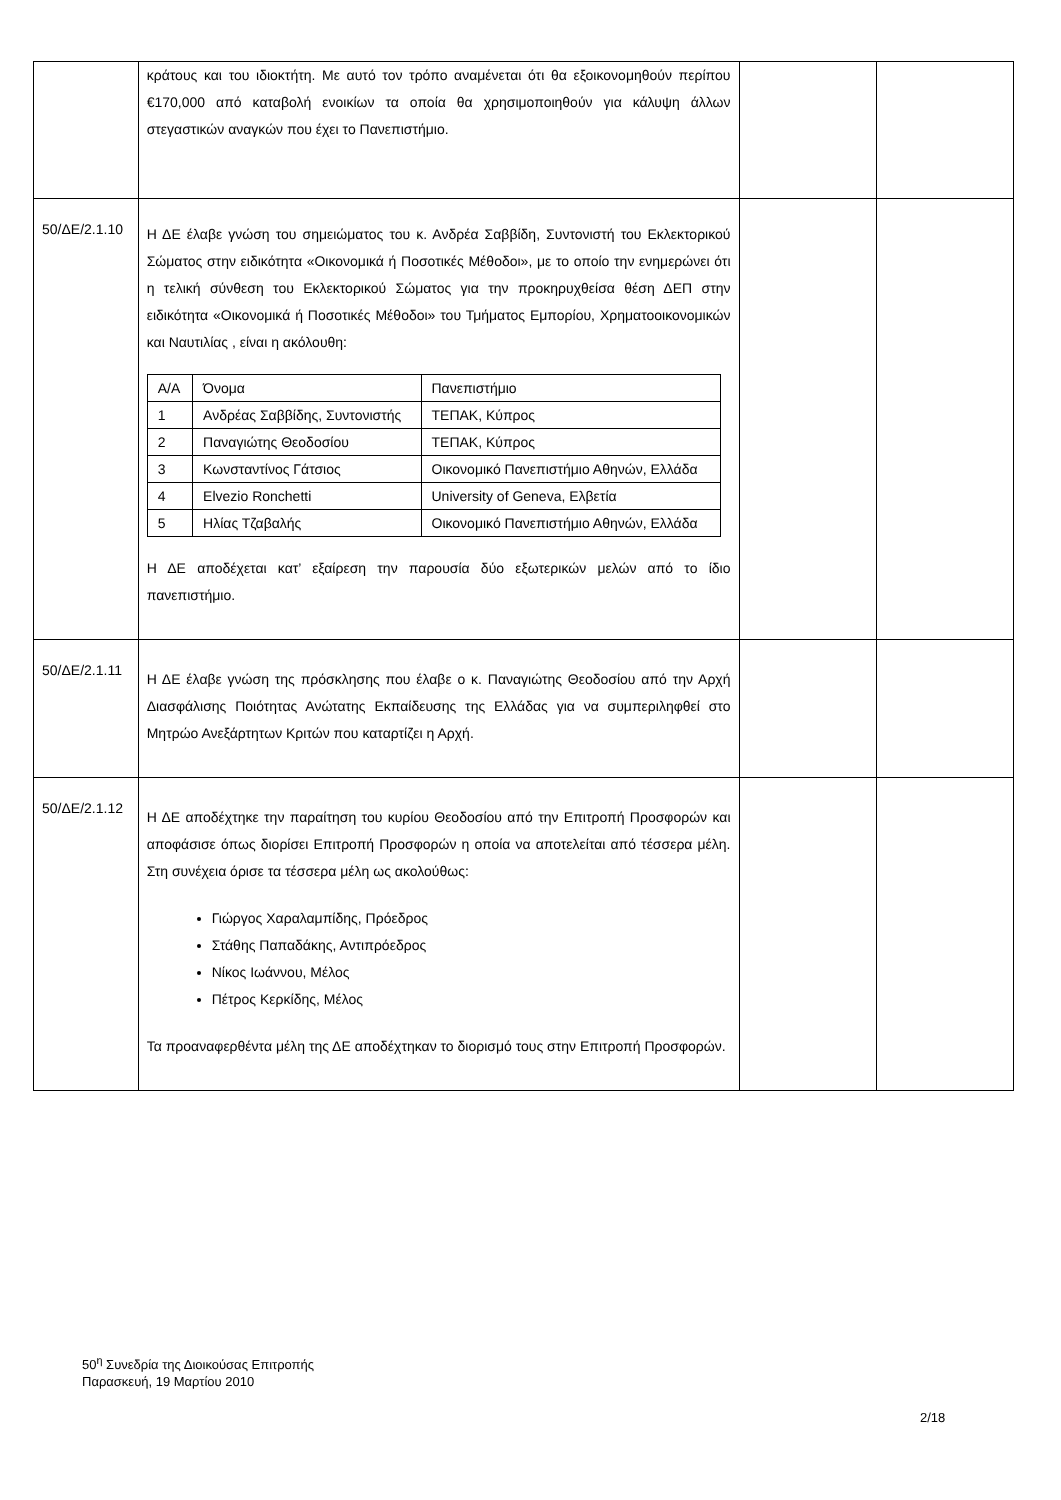| | κράτους και του ιδιοκτήτη. Με αυτό τον τρόπο αναμένεται ότι θα εξοικονομηθούν περίπου €170,000 από καταβολή ενοικίων τα οποία θα χρησιμοποιηθούν για κάλυψη άλλων στεγαστικών αναγκών που έχει το Πανεπιστήμιο. | | |
| 50/ΔΕ/2.1.10 | Η ΔΕ έλαβε γνώση του σημειώματος του κ. Ανδρέα Σαββίδη, Συντονιστή του Εκλεκτορικού Σώματος στην ειδικότητα «Οικονομικά ή Ποσοτικές Μέθοδοι», με το οποίο την ενημερώνει ότι η τελική σύνθεση του Εκλεκτορικού Σώματος για την προκηρυχθείσα θέση ΔΕΠ στην ειδικότητα «Οικονομικά ή Ποσοτικές Μέθοδοι» του Τμήματος Εμπορίου, Χρηματοοικονομικών και Ναυτιλίας , είναι η ακόλουθη: / Α/Α / Όνομα / Πανεπιστήμιο / / --- / --- / --- / / 1 / Ανδρέας Σαββίδης, Συντονιστής / ΤΕΠΑΚ, Κύπρος / / 2 / Παναγιώτης Θεοδοσίου / ΤΕΠΑΚ, Κύπρος / / 3 / Κωνσταντίνος Γάτσιος / Οικονομικό Πανεπιστήμιο Αθηνών, Ελλάδα / / 4 / Elvezio Ronchetti / University of Geneva, Ελβετία / / 5 / Ηλίας Τζαβαλής / Οικονομικό Πανεπιστήμιο Αθηνών, Ελλάδα / Η ΔΕ αποδέχεται κατ’ εξαίρεση την παρουσία δύο εξωτερικών μελών από το ίδιο πανεπιστήμιο. | | |
| 50/ΔΕ/2.1.11 | Η ΔΕ έλαβε γνώση της πρόσκλησης που έλαβε ο κ. Παναγιώτης Θεοδοσίου από την Αρχή Διασφάλισης Ποιότητας Ανώτατης Εκπαίδευσης της Ελλάδας για να συμπεριληφθεί στο Μητρώο Ανεξάρτητων Κριτών που καταρτίζει η Αρχή. | | |
| 50/ΔΕ/2.1.12 | Η ΔΕ αποδέχτηκε την παραίτηση του κυρίου Θεοδοσίου από την Επιτροπή Προσφορών και αποφάσισε όπως διορίσει Επιτροπή Προσφορών η οποία να αποτελείται από τέσσερα μέλη. Στη συνέχεια όρισε τα τέσσερα μέλη ως ακολούθως: Γιώργος Χαραλαμπίδης, Πρόεδρος Στάθης Παπαδάκης, Αντιπρόεδρος Νίκος Ιωάννου, Μέλος Πέτρος Κερκίδης, Μέλος Τα προαναφερθέντα μέλη της ΔΕ αποδέχτηκαν το διορισμό τους στην Επιτροπή Προσφορών. | | |
50<sup>η</sup> Συνεδρία της Διοικούσας Επιτροπής
Παρασκευή, 19 Μαρτίου 2010
2/18